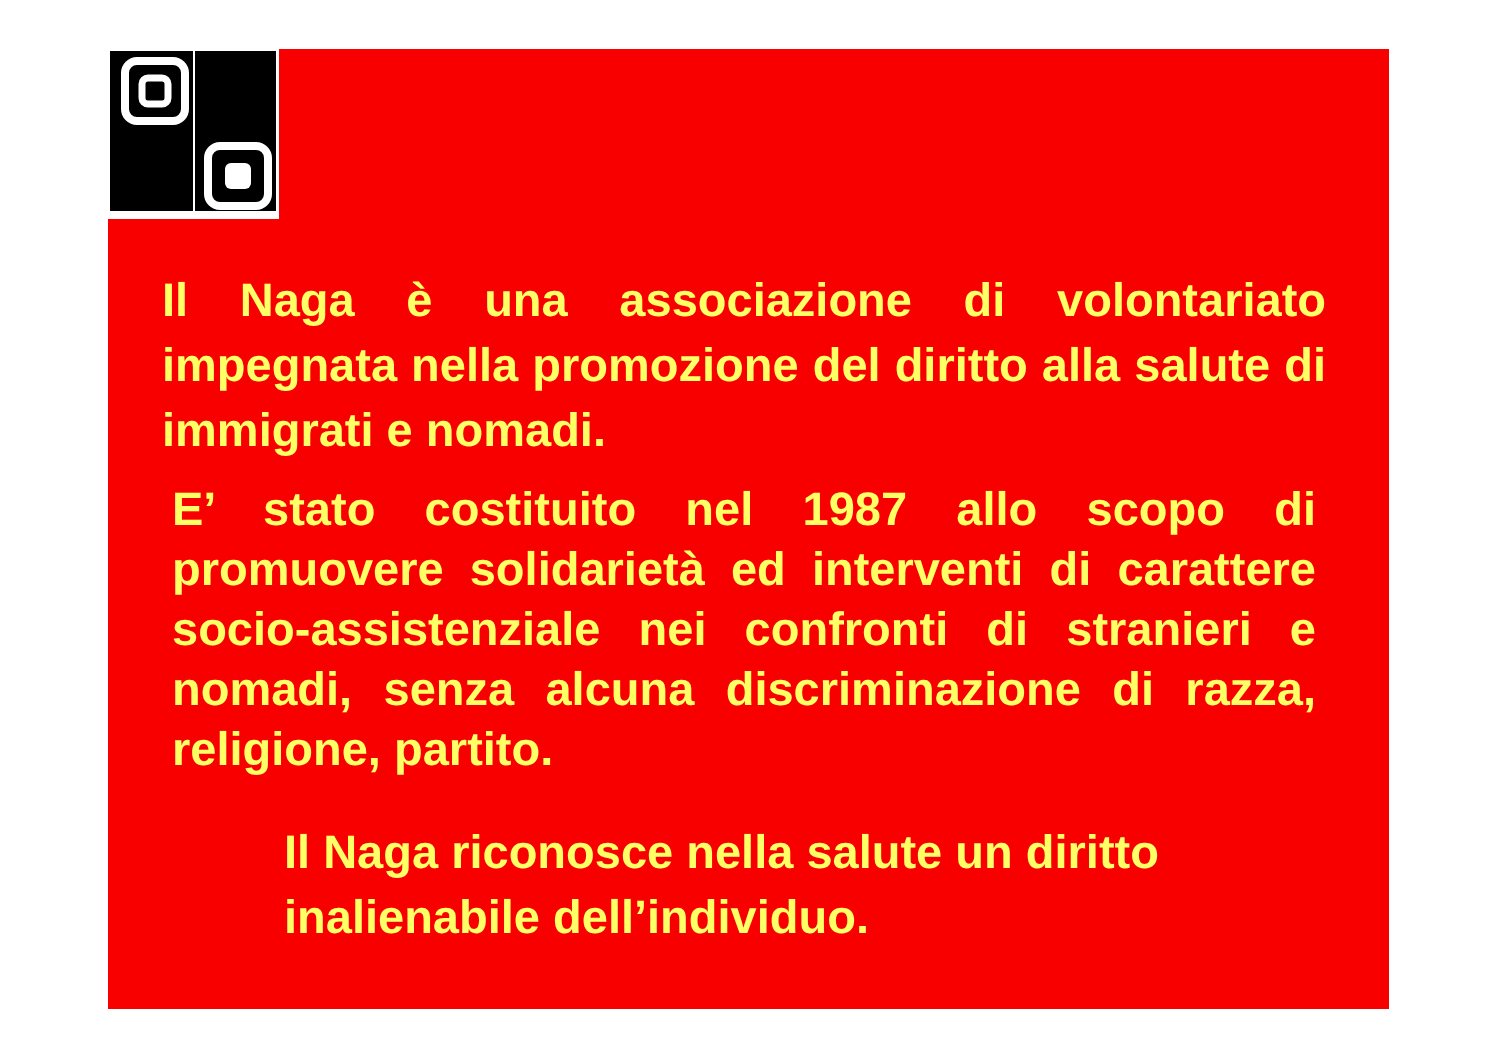Il Naga è una associazione di volontariato impegnata nella promozione del diritto alla salute di immigrati e nomadi.
E’ stato costituito nel 1987 allo scopo di promuovere solidarietà ed interventi di carattere socio-assistenziale nei confronti di stranieri e nomadi, senza alcuna discriminazione di razza, religione, partito.
Il Naga riconosce nella salute un diritto inalienabile dell’individuo.